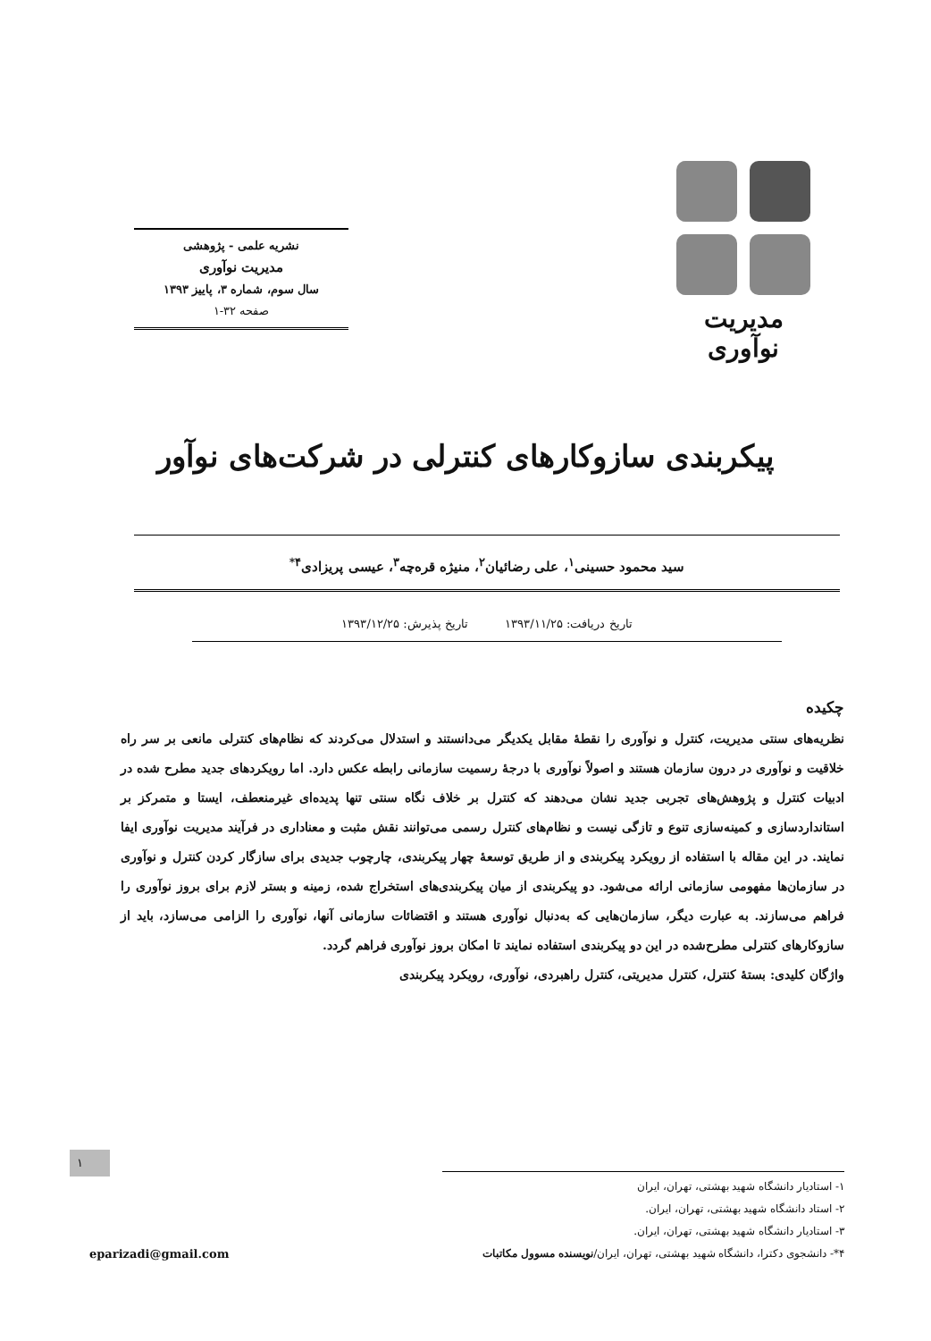مدیریت نوآوری
نشریه علمی - پژوهشی
مدیریت نوآوری
سال سوم، شماره ۳، پاییز ۱۳۹۳
صفحه ۳۲-۱
پیکربندی سازوکارهای کنترلی در شرکت‌های نوآور
سید محمود حسینی<sup>۱</sup>، علی رضائیان<sup>۲</sup>، منیژه قره‌چه<sup>۳</sup>، عیسی پریزادی<sup>۴*</sup>
تاریخ دریافت: ۱۳۹۳/۱۱/۲۵ تاریخ پذیرش: ۱۳۹۳/۱۲/۲۵
چکیده
نظریه‌های سنتی مدیریت، کنترل و نوآوری را نقطهٔ مقابل یکدیگر می‌دانستند و استدلال می‌کردند که نظام‌های کنترلی مانعی بر سر راه خلاقیت و نوآوری در درون سازمان هستند و اصولاً نوآوری با درجهٔ رسمیت سازمانی رابطه عکس دارد. اما رویکردهای جدید مطرح شده در ادبیات کنترل و پژوهش‌های تجربی جدید نشان می‌دهند که کنترل بر خلاف نگاه سنتی تنها پدیده‌ای غیرمنعطف، ایستا و متمرکز بر استانداردسازی و کمینه‌سازی تنوع و تازگی نیست و نظام‌های کنترل رسمی می‌توانند نقش مثبت و معناداری در فرآیند مدیریت نوآوری ایفا نمایند. در این مقاله با استفاده از رویکرد پیکربندی و از طریق توسعهٔ چهار پیکربندی، چارچوب جدیدی برای سازگار کردن کنترل و نوآوری در سازمان‌ها مفهومی سازمانی ارائه می‌شود. دو پیکربندی از میان پیکربندی‌های استخراج شده، زمینه و بستر لازم برای بروز نوآوری را فراهم می‌سازند. به عبارت دیگر، سازمان‌هایی که به‌دنبال نوآوری هستند و اقتضائات سازمانی آنها، نوآوری را الزامی می‌سازد، باید از سازوکارهای کنترلی مطرح‌شده در این دو پیکربندی استفاده نمایند تا امکان بروز نوآوری فراهم گردد.
واژگان کلیدی: بستهٔ کنترل، کنترل مدیریتی، کنترل راهبردی، نوآوری، رویکرد پیکربندی
۱
۱- استادیار دانشگاه شهید بهشتی، تهران، ایران
۲- استاد دانشگاه شهید بهشتی، تهران، ایران.
۳- استادیار دانشگاه شهید بهشتی، تهران، ایران.
eparizadi@gmail.com ۴*- دانشجوی دکترا، دانشگاه شهید بهشتی، تهران، ایران/نویسنده مسوول مکاتبات